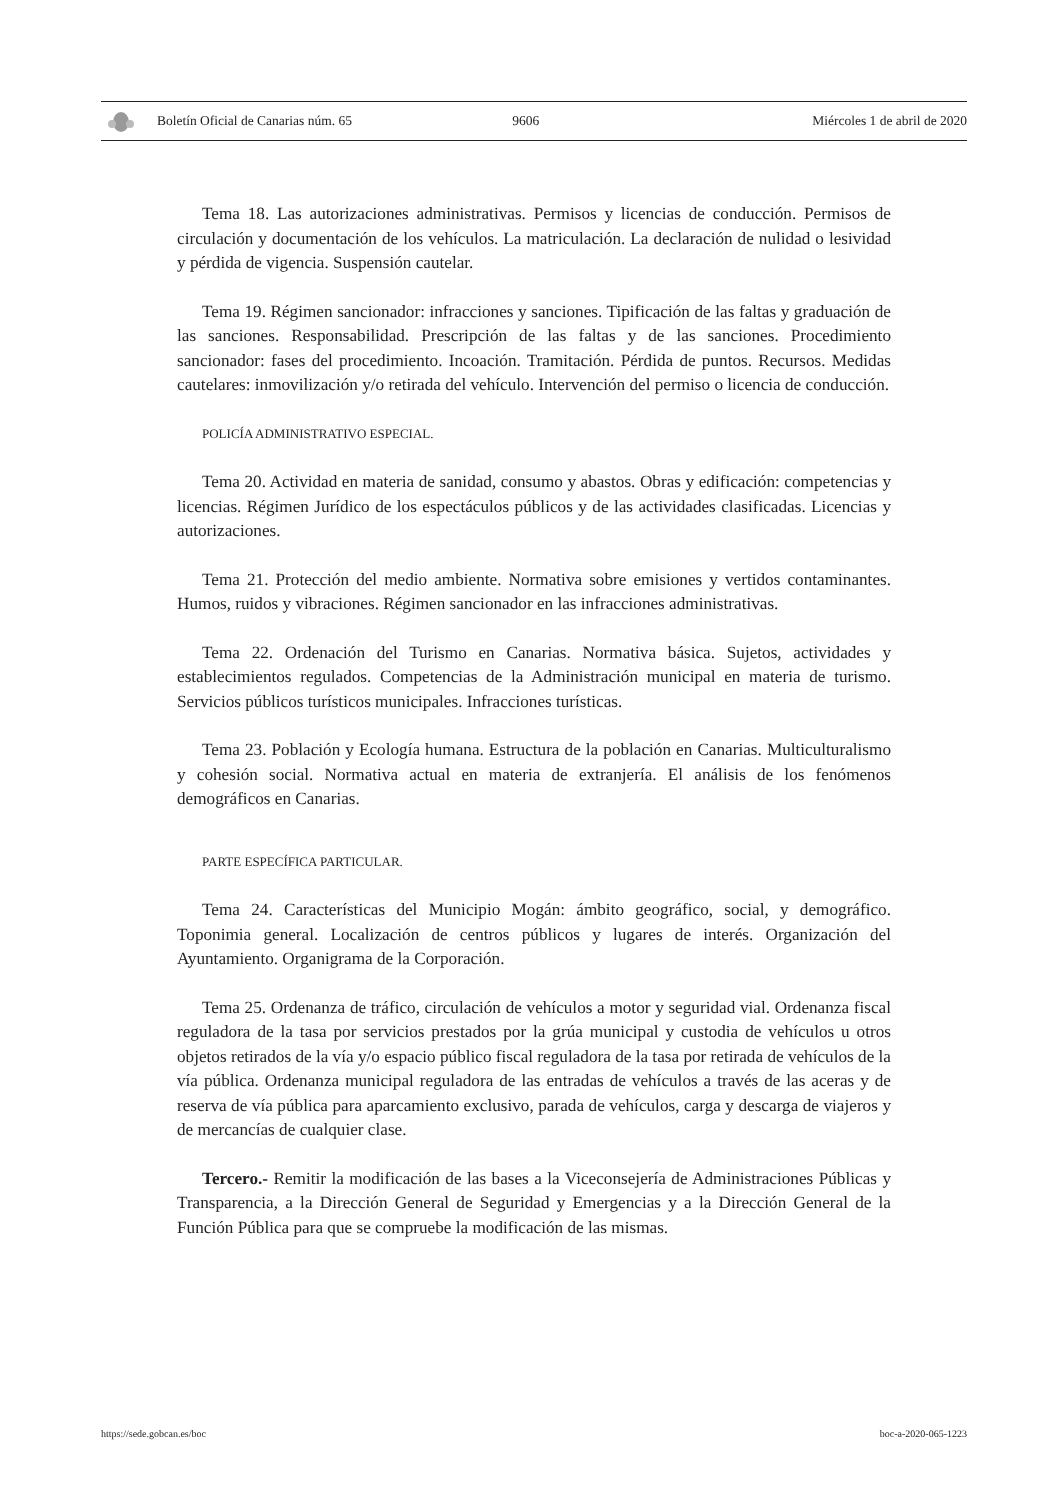Boletín Oficial de Canarias núm. 65
9606 Miércoles 1 de abril de 2020
Tema 18. Las autorizaciones administrativas. Permisos y licencias de conducción. Permisos de circulación y documentación de los vehículos. La matriculación. La declaración de nulidad o lesividad y pérdida de vigencia. Suspensión cautelar.
Tema 19. Régimen sancionador: infracciones y sanciones. Tipificación de las faltas y graduación de las sanciones. Responsabilidad. Prescripción de las faltas y de las sanciones. Procedimiento sancionador: fases del procedimiento. Incoación. Tramitación. Pérdida de puntos. Recursos. Medidas cautelares: inmovilización y/o retirada del vehículo. Intervención del permiso o licencia de conducción.
POLICÍA ADMINISTRATIVO ESPECIAL.
Tema 20. Actividad en materia de sanidad, consumo y abastos. Obras y edificación: competencias y licencias. Régimen Jurídico de los espectáculos públicos y de las actividades clasificadas. Licencias y autorizaciones.
Tema 21. Protección del medio ambiente. Normativa sobre emisiones y vertidos contaminantes. Humos, ruidos y vibraciones. Régimen sancionador en las infracciones administrativas.
Tema 22. Ordenación del Turismo en Canarias. Normativa básica. Sujetos, actividades y establecimientos regulados. Competencias de la Administración municipal en materia de turismo. Servicios públicos turísticos municipales. Infracciones turísticas.
Tema 23. Población y Ecología humana. Estructura de la población en Canarias. Multiculturalismo y cohesión social. Normativa actual en materia de extranjería. El análisis de los fenómenos demográficos en Canarias.
PARTE ESPECÍFICA PARTICULAR.
Tema 24. Características del Municipio Mogán: ámbito geográfico, social, y demográfico. Toponimia general. Localización de centros públicos y lugares de interés. Organización del Ayuntamiento. Organigrama de la Corporación.
Tema 25. Ordenanza de tráfico, circulación de vehículos a motor y seguridad vial. Ordenanza fiscal reguladora de la tasa por servicios prestados por la grúa municipal y custodia de vehículos u otros objetos retirados de la vía y/o espacio público fiscal reguladora de la tasa por retirada de vehículos de la vía pública. Ordenanza municipal reguladora de las entradas de vehículos a través de las aceras y de reserva de vía pública para aparcamiento exclusivo, parada de vehículos, carga y descarga de viajeros y de mercancías de cualquier clase.
Tercero.- Remitir la modificación de las bases a la Viceconsejería de Administraciones Públicas y Transparencia, a la Dirección General de Seguridad y Emergencias y a la Dirección General de la Función Pública para que se compruebe la modificación de las mismas.
https://sede.gobcan.es/boc boc-a-2020-065-1223